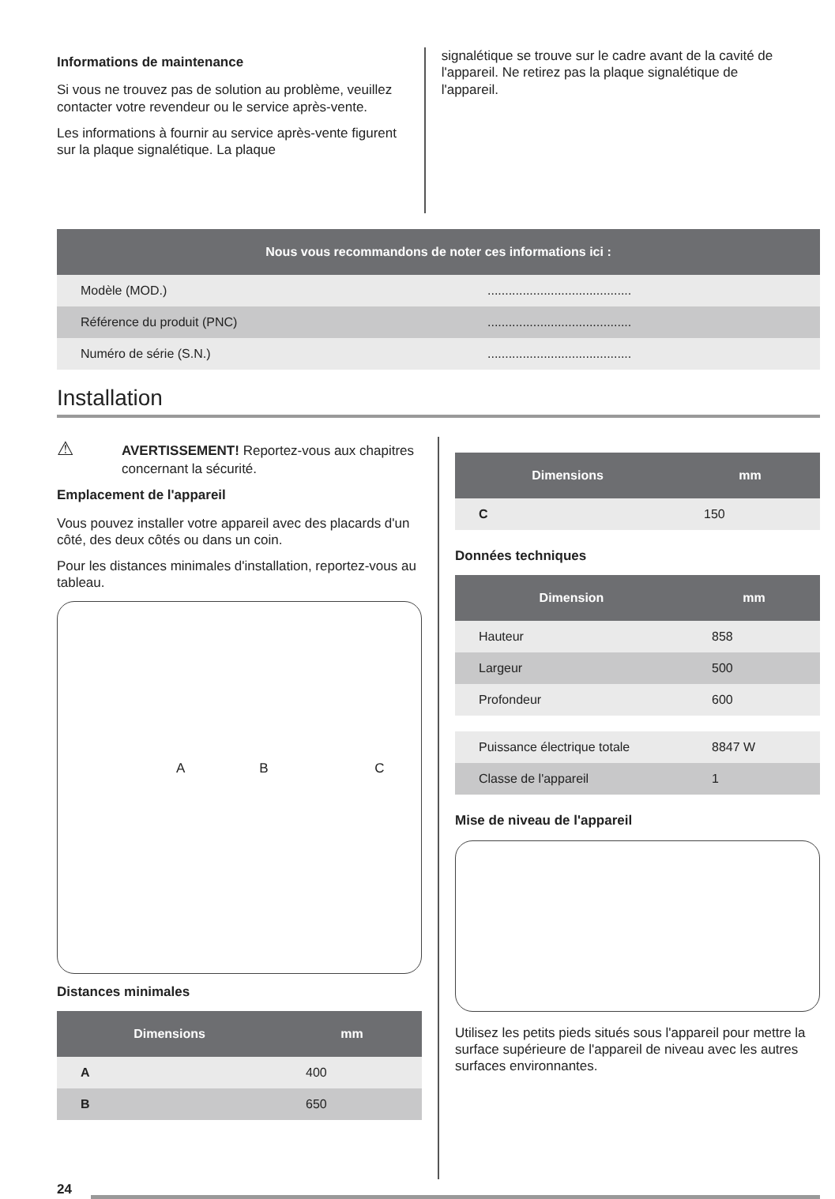Informations de maintenance
Si vous ne trouvez pas de solution au problème, veuillez contacter votre revendeur ou le service après-vente.
Les informations à fournir au service après-vente figurent sur la plaque signalétique. La plaque
signalétique se trouve sur le cadre avant de la cavité de l'appareil. Ne retirez pas la plaque signalétique de l'appareil.
| Nous vous recommandons de noter ces informations ici : | |
| --- | --- |
| Modèle (MOD.) | ......................................... |
| Référence du produit (PNC) | ......................................... |
| Numéro de série (S.N.) | ......................................... |
Installation
⚠ AVERTISSEMENT! Reportez-vous aux chapitres concernant la sécurité.
Emplacement de l'appareil
Vous pouvez installer votre appareil avec des placards d'un côté, des deux côtés ou dans un coin.
Pour les distances minimales d'installation, reportez-vous au tableau.
A B C
Distances minimales
| Dimensions | mm |
| --- | --- |
| A | 400 |
| B | 650 |
| Dimensions | mm |
| --- | --- |
| C | 150 |
Données techniques
| Dimension | mm |
| --- | --- |
| Hauteur | 858 |
| Largeur | 500 |
| Profondeur | 600 |
| Puissance électrique totale | 8847 W |
| Classe de l'appareil | 1 |
Mise de niveau de l'appareil
Utilisez les petits pieds situés sous l'appareil pour mettre la surface supérieure de l'appareil de niveau avec les autres surfaces environnantes.
24